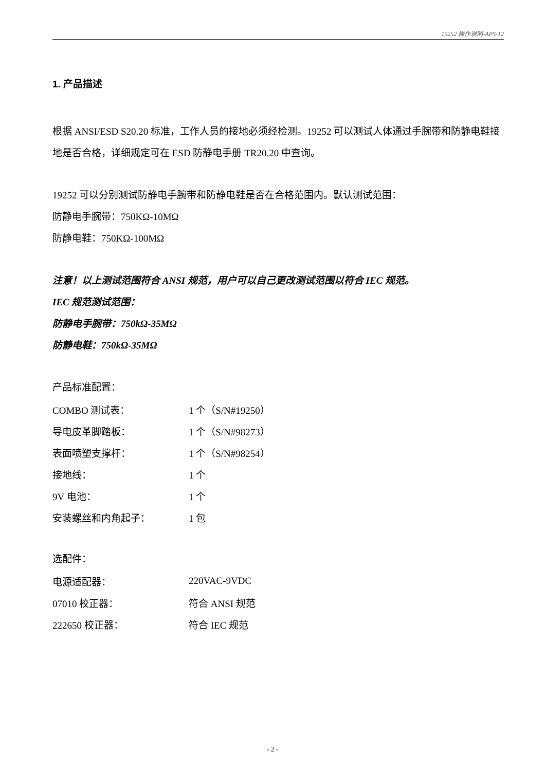19252 操作说明-APS-12
1. 产品描述
根据 ANSI/ESD S20.20 标准，工作人员的接地必须经检测。19252 可以测试人体通过手腕带和防静电鞋接地是否合格，详细规定可在 ESD 防静电手册 TR20.20 中查询。
19252 可以分别测试防静电手腕带和防静电鞋是否在合格范围内。默认测试范围：
防静电手腕带：750KΩ-10MΩ
防静电鞋：750KΩ-100MΩ
注意！以上测试范围符合 ANSI 规范，用户可以自己更改测试范围以符合 IEC 规范。
IEC 规范测试范围：
防静电手腕带：750kΩ-35MΩ
防静电鞋：750kΩ-35MΩ
产品标准配置：
| COMBO 测试表： | 1 个（S/N#19250） |
| 导电皮革脚踏板： | 1 个（S/N#98273） |
| 表面喷塑支撑杆： | 1 个（S/N#98254） |
| 接地线： | 1 个 |
| 9V 电池： | 1 个 |
| 安装螺丝和内角起子： | 1 包 |
选配件：
| 电源适配器： | 220VAC-9VDC |
| 07010 校正器： | 符合 ANSI 规范 |
| 222650 校正器： | 符合 IEC 规范 |
- 2 -